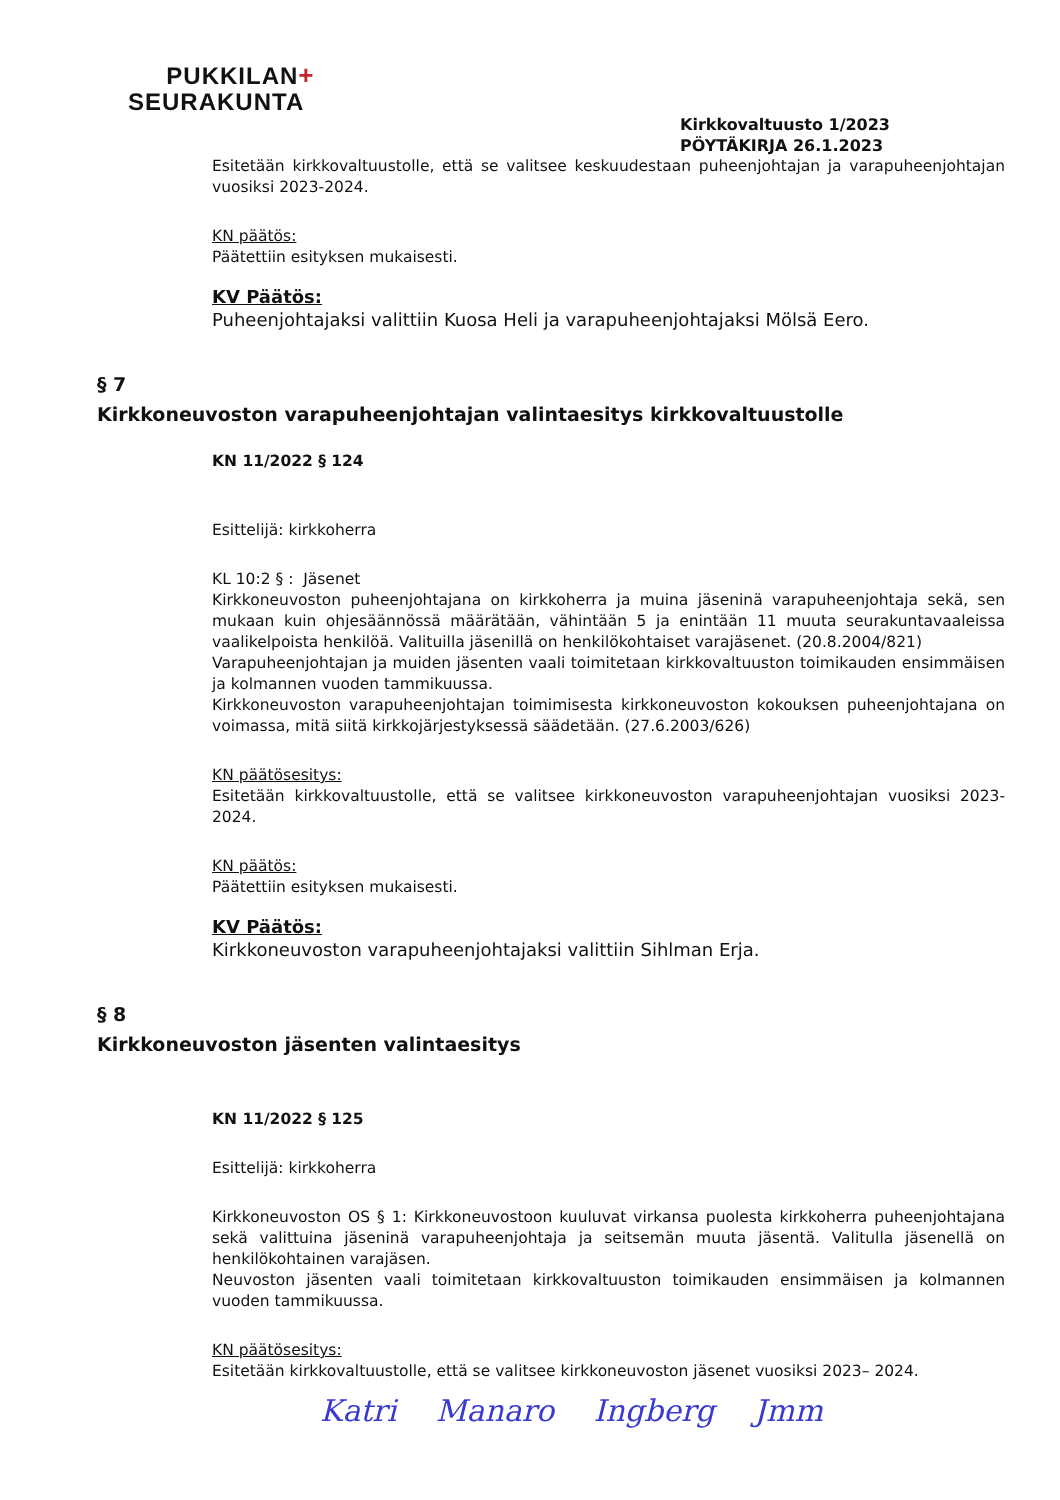PUKKILAN+
SEURAKUNTA
Kirkkovaltuusto 1/2023
PÖYTÄKIRJA 26.1.2023
Esitetään kirkkovaltuustolle, että se valitsee keskuudestaan puheenjohtajan ja varapuheenjohtajan vuosiksi 2023-2024.
KN päätös:
Päätettiin esityksen mukaisesti.
KV Päätös:
Puheenjohtajaksi valittiin Kuosa Heli ja varapuheenjohtajaksi Mölsä Eero.
§ 7
Kirkkoneuvoston varapuheenjohtajan valintaesitys kirkkovaltuustolle
KN 11/2022 § 124
Esittelijä: kirkkoherra
KL 10:2 § : Jäsenet
Kirkkoneuvoston puheenjohtajana on kirkkoherra ja muina jäseninä varapuheenjohtaja sekä, sen mukaan kuin ohjesäännössä määrätään, vähintään 5 ja enintään 11 muuta seurakuntavaaleissa vaalikelpoista henkilöä. Valituilla jäsenillä on henkilökohtaiset varajäsenet. (20.8.2004/821)
Varapuheenjohtajan ja muiden jäsenten vaali toimitetaan kirkkovaltuuston toimikauden ensimmäisen ja kolmannen vuoden tammikuussa.
Kirkkoneuvoston varapuheenjohtajan toimimisesta kirkkoneuvoston kokouksen puheenjohtajana on voimassa, mitä siitä kirkkojärjestyksessä säädetään. (27.6.2003/626)
KN päätösesitys:
Esitetään kirkkovaltuustolle, että se valitsee kirkkoneuvoston varapuheenjohtajan vuosiksi 2023-2024.
KN päätös:
Päätettiin esityksen mukaisesti.
KV Päätös:
Kirkkoneuvoston varapuheenjohtajaksi valittiin Sihlman Erja.
§ 8
Kirkkoneuvoston jäsenten valintaesitys
KN 11/2022 § 125
Esittelijä: kirkkoherra
Kirkkoneuvoston OS § 1: Kirkkoneuvostoon kuuluvat virkansa puolesta kirkkoherra puheenjohtajana sekä valittuina jäseninä varapuheenjohtaja ja seitsemän muuta jäsentä. Valitulla jäsenellä on henkilökohtainen varajäsen.
Neuvoston jäsenten vaali toimitetaan kirkkovaltuuston toimikauden ensimmäisen ja kolmannen vuoden tammikuussa.
KN päätösesitys:
Esitetään kirkkovaltuustolle, että se valitsee kirkkoneuvoston jäsenet vuosiksi 2023– 2024.
Katri Manaro Ingberg Jmm